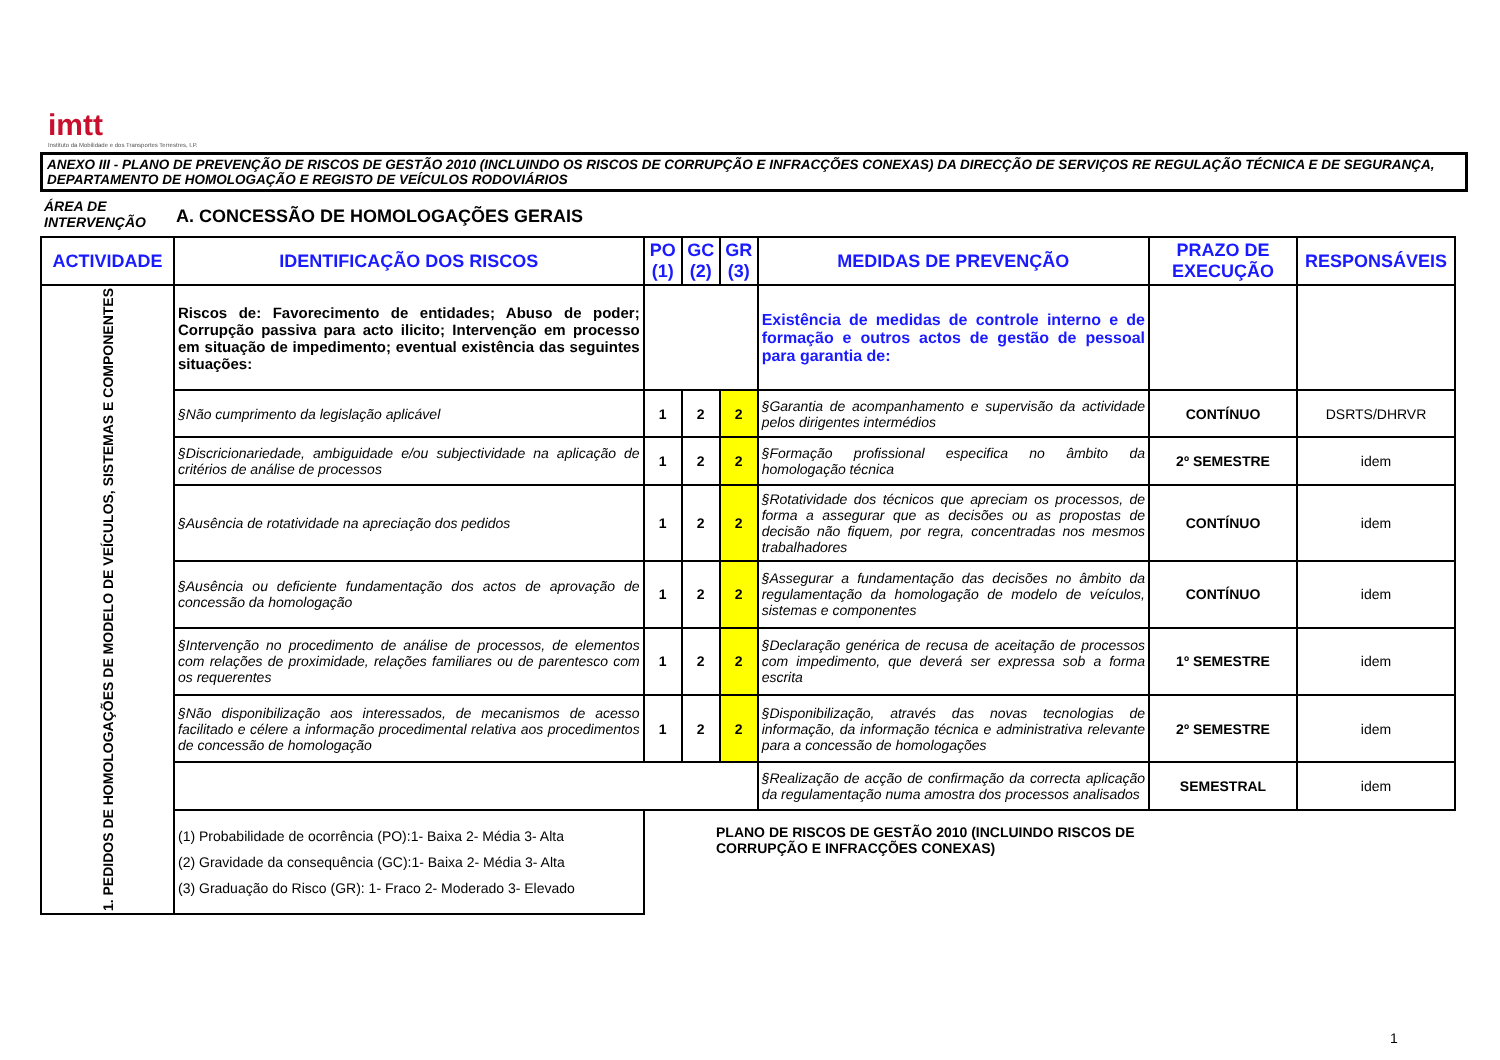imtt
Instituto da Mobilidade e dos Transportes Terrestres, I.P.
ANEXO III - PLANO DE PREVENÇÃO DE RISCOS DE GESTÃO 2010 (INCLUINDO OS RISCOS DE CORRUPÇÃO E INFRACÇÕES CONEXAS) DA DIRECÇÃO DE SERVIÇOS RE REGULAÇÃO TÉCNICA E DE SEGURANÇA, DEPARTAMENTO DE HOMOLOGAÇÃO E REGISTO DE VEÍCULOS RODOVIÁRIOS
ÁREA DE INTERVENÇÃO
A. CONCESSÃO DE HOMOLOGAÇÕES GERAIS
| ACTIVIDADE | IDENTIFICAÇÃO DOS RISCOS | PO (1) | GC (2) | GR (3) | MEDIDAS DE PREVENÇÃO | PRAZO DE EXECUÇÃO | RESPONSÁVEIS |
| --- | --- | --- | --- | --- | --- | --- | --- |
| 1. PEDIDOS DE HOMOLOGAÇÕES DE MODELO DE VEÍCULOS, SISTEMAS E COMPONENTES | Riscos de: Favorecimento de entidades; Abuso de poder; Corrupção passiva para acto ilicito; Intervenção em processo em situação de impedimento; eventual existência das seguintes situações: | | | | Existência de medidas de controle interno e de formação e outros actos de gestão de pessoal para garantia de: | | |
| | §Não cumprimento da legislação aplicável | 1 | 2 | 2 | §Garantia de acompanhamento e supervisão da actividade pelos dirigentes intermédios | CONTÍNUO | DSRTS/DHRVR |
| | §Discricionariedade, ambiguidade e/ou subjectividade na aplicação de critérios de análise de processos | 1 | 2 | 2 | §Formação profissional especifica no âmbito da homologação técnica | 2º SEMESTRE | idem |
| | §Ausência de rotatividade na apreciação dos pedidos | 1 | 2 | 2 | §Rotatividade dos técnicos que apreciam os processos, de forma a assegurar que as decisões ou as propostas de decisão não fiquem, por regra, concentradas nos mesmos trabalhadores | CONTÍNUO | idem |
| | §Ausência ou deficiente fundamentação dos actos de aprovação de concessão da homologação | 1 | 2 | 2 | §Assegurar a fundamentação das decisões no âmbito da regulamentação da homologação de modelo de veículos, sistemas e componentes | CONTÍNUO | idem |
| | §Intervenção no procedimento de análise de processos, de elementos com relações de proximidade, relações familiares ou de parentesco com os requerentes | 1 | 2 | 2 | §Declaração genérica de recusa de aceitação de processos com impedimento, que deverá ser expressa sob a forma escrita | 1º SEMESTRE | idem |
| | §Não disponibilização aos interessados, de mecanismos de acesso facilitado e célere a informação procedimental relativa aos procedimentos de concessão de homologação | 1 | 2 | 2 | §Disponibilização, através das novas tecnologias de informação, da informação técnica e administrativa relevante para a concessão de homologações | 2º SEMESTRE | idem |
| | | | | | §Realização de acção de confirmação da correcta aplicação da regulamentação numa amostra dos processos analisados | SEMESTRAL | idem |
| | (1) Probabilidade de ocorrência (PO):1- Baixa 2- Média 3- Alta (2) Gravidade da consequência (GC):1- Baixa 2- Média 3- Alta (3) Graduação do Risco (GR): 1- Fraco 2- Moderado 3- Elevado | | | | | | |
PLANO DE RISCOS DE GESTÃO 2010 (INCLUINDO RISCOS DE
CORRUPÇÃO E INFRACÇÕES CONEXAS)
1